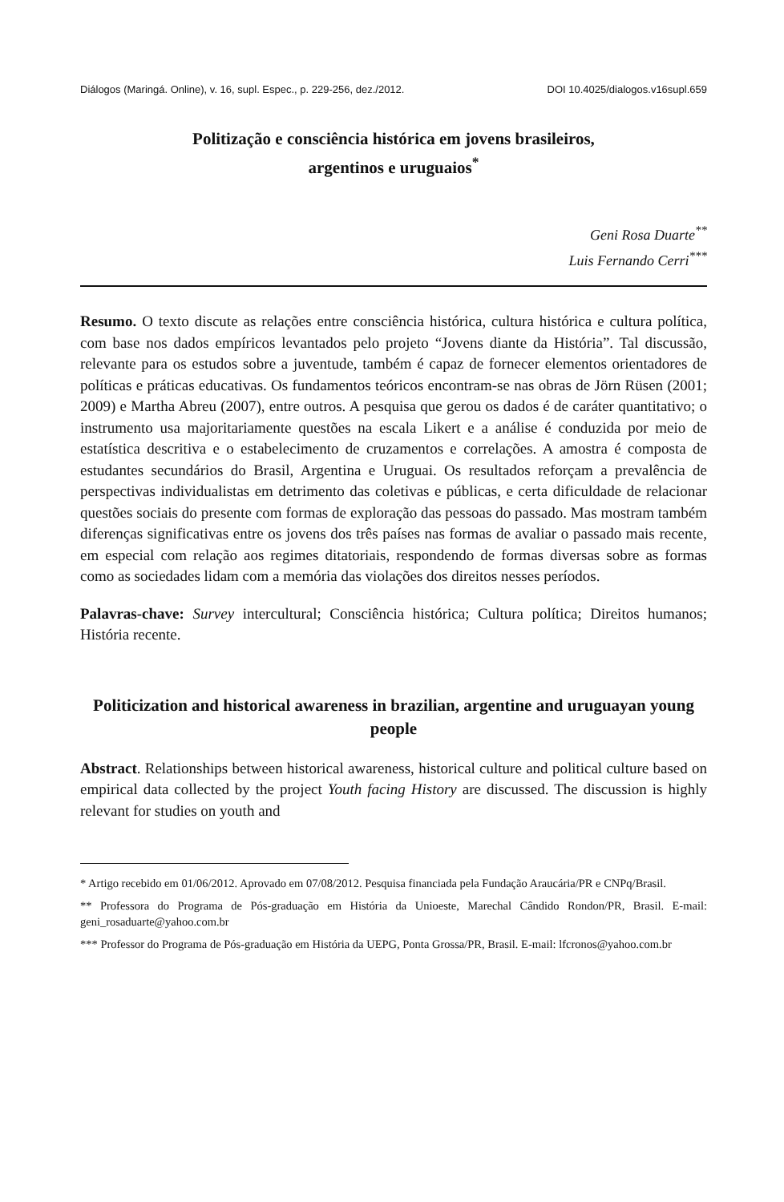Diálogos (Maringá. Online), v. 16, supl. Espec., p. 229-256, dez./2012. DOI 10.4025/dialogos.v16supl.659
Politização e consciência histórica em jovens brasileiros,
argentinos e uruguaios<sup>*</sup>
Geni Rosa Duarte<sup>**</sup>
Luis Fernando Cerri<sup>***</sup>
Resumo. O texto discute as relações entre consciência histórica, cultura histórica e cultura política, com base nos dados empíricos levantados pelo projeto “Jovens diante da História”. Tal discussão, relevante para os estudos sobre a juventude, também é capaz de fornecer elementos orientadores de políticas e práticas educativas. Os fundamentos teóricos encontram-se nas obras de Jörn Rüsen (2001; 2009) e Martha Abreu (2007), entre outros. A pesquisa que gerou os dados é de caráter quantitativo; o instrumento usa majoritariamente questões na escala Likert e a análise é conduzida por meio de estatística descritiva e o estabelecimento de cruzamentos e correlações. A amostra é composta de estudantes secundários do Brasil, Argentina e Uruguai. Os resultados reforçam a prevalência de perspectivas individualistas em detrimento das coletivas e públicas, e certa dificuldade de relacionar questões sociais do presente com formas de exploração das pessoas do passado. Mas mostram também diferenças significativas entre os jovens dos três países nas formas de avaliar o passado mais recente, em especial com relação aos regimes ditatoriais, respondendo de formas diversas sobre as formas como as sociedades lidam com a memória das violações dos direitos nesses períodos.
Palavras-chave: Survey intercultural; Consciência histórica; Cultura política; Direitos humanos; História recente.
Politicization and historical awareness in brazilian, argentine and uruguayan young people
Abstract. Relationships between historical awareness, historical culture and political culture based on empirical data collected by the project Youth facing History are discussed. The discussion is highly relevant for studies on youth and
* Artigo recebido em 01/06/2012. Aprovado em 07/08/2012. Pesquisa financiada pela Fundação Araucária/PR e CNPq/Brasil.
** Professora do Programa de Pós-graduação em História da Unioeste, Marechal Cândido Rondon/PR, Brasil. E-mail: geni_rosaduarte@yahoo.com.br
*** Professor do Programa de Pós-graduação em História da UEPG, Ponta Grossa/PR, Brasil. E-mail: lfcronos@yahoo.com.br